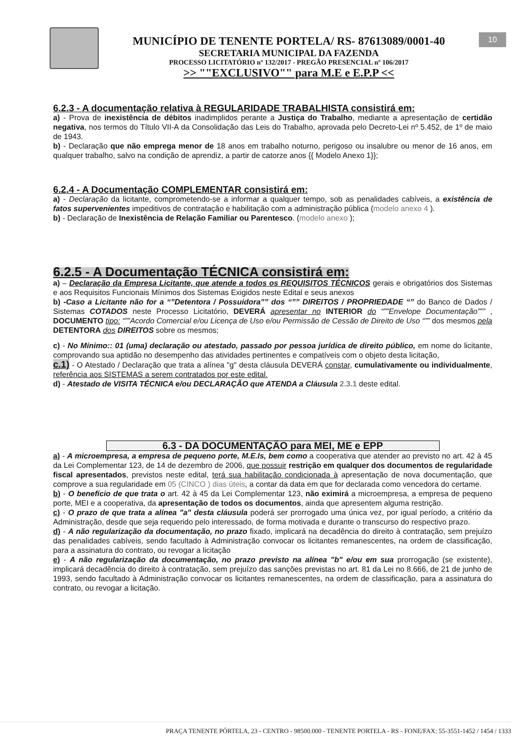MUNICÍPIO DE TENENTE PORTELA/ RS- 87613089/0001-40
SECRETARIA MUNICIPAL DA FAZENDA
PROCESSO LICITATÓRIO nº 132/2017 - PREGÃO PRESENCIAL nº 106/2017
>> ""EXCLUSIVO"" para M.E e E.P.P <<
10
6.2.3 - A documentação relativa à REGULARIDADE TRABALHISTA consistirá em:
a) - Prova de inexistência de débitos inadimplidos perante a Justiça do Trabalho, mediante a apresentação de certidão negativa, nos termos do Título VII-A da Consolidação das Leis do Trabalho, aprovada pelo Decreto-Lei nº 5.452, de 1º de maio de 1943.
b) - Declaração que não emprega menor de 18 anos em trabalho noturno, perigoso ou insalubre ou menor de 16 anos, em qualquer trabalho, salvo na condição de aprendiz, a partir de catorze anos {{ Modelo Anexo 1}};
6.2.4 - A Documentação COMPLEMENTAR consistirá em:
a) - Declaração da licitante, comprometendo-se a informar a qualquer tempo, sob as penalidades cabíveis, a existência de fatos supervenientes impeditivos de contratação e habilitação com a administração pública (modelo anexo 4 ).
b) - Declaração de Inexistência de Relação Familiar ou Parentesco. (modelo anexo );
6.2.5 - A Documentação TÉCNICA consistirá em:
a) – Declaração da Empresa Licitante, que atende a todos os REQUISITOS TÉCNICOS gerais e obrigatórios dos Sistemas e aos Requisitos Funcionais Mínimos dos Sistemas Exigidos neste Edital e seus anexos
b) -Caso a Licitante não for a “”Detentora / Possuidora”” dos “”” DIREITOS / PROPRIEDADE “” do Banco de Dados / Sistemas COTADOS neste Processo Licitatório, DEVERÁ apresentar no INTERIOR do “””Envelope Documentação””” , DOCUMENTO tipo: “””Acordo Comercial e/ou Licença de Uso e/ou Permissão de Cessão de Direito de Uso “”” dos mesmos pela DETENTORA dos DIREITOS sobre os mesmos;
c) - No Mínimo:: 01 (uma) declaração ou atestado, passado por pessoa jurídica de direito público, em nome do licitante, comprovando sua aptidão no desempenho das atividades pertinentes e compatíveis com o objeto desta licitação,
c.1) - O Atestado / Declaração que trata a alínea "g" desta cláusula DEVERÁ constar, cumulativamente ou individualmente, referência aos SISTEMAS a serem contratados por este edital.
d) - Atestado de VISITA TÉCNICA e/ou DECLARAÇÃO que ATENDA a Cláusula 2.3.1 deste edital.
6.3 - DA DOCUMENTAÇÃO para MEI, ME e EPP
a) - A microempresa, a empresa de pequeno porte, M.E.Is, bem como a cooperativa que atender ao previsto no art. 42 à 45 da Lei Complementar 123, de 14 de dezembro de 2006, que possuir restrição em qualquer dos documentos de regularidade fiscal apresentados, previstos neste edital, terá sua habilitação condicionada à apresentação de nova documentação, que comprove a sua regularidade em 05 (CINCO ) dias úteis, a contar da data em que for declarada como vencedora do certame.
b) - O benefício de que trata o art. 42 à 45 da Lei Complementar 123, não eximirá a microempresa, a empresa de pequeno porte, MEI e a cooperativa, da apresentação de todos os documentos, ainda que apresentem alguma restrição.
c) - O prazo de que trata a alínea "a" desta cláusula poderá ser prorrogado uma única vez, por igual período, a critério da Administração, desde que seja requerido pelo interessado, de forma motivada e durante o transcurso do respectivo prazo.
d) - A não regularização da documentação, no prazo fixado, implicará na decadência do direito à contratação, sem prejuízo das penalidades cabíveis, sendo facultado à Administração convocar os licitantes remanescentes, na ordem de classificação, para a assinatura do contrato, ou revogar a licitação
e) - A não regularização da documentação, no prazo previsto na alínea "b" e/ou em sua prorrogação (se existente), implicará decadência do direito à contratação, sem prejuízo das sanções previstas no art. 81 da Lei no 8.666, de 21 de junho de 1993, sendo facultado à Administração convocar os licitantes remanescentes, na ordem de classificação, para a assinatura do contrato, ou revogar a licitação.
PRAÇA TENENTE PÓRTELA, 23 - CENTRO - 98500.000 - TENENTE PORTELA - RS - FONE/FAX: 55-3551-1452 / 1454 / 1333